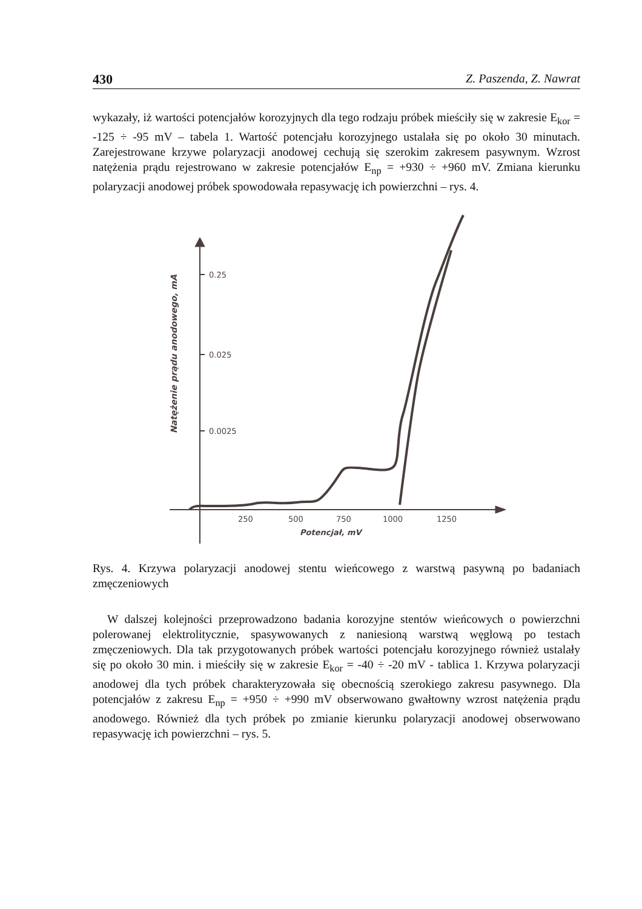430 Z. Paszenda, Z. Nawrat
wykazały, iż wartości potencjałów korozyjnych dla tego rodzaju próbek mieściły się w zakresie E<sub>kor</sub> = -125 ÷ -95 mV – tabela 1. Wartość potencjału korozyjnego ustalała się po około 30 minutach. Zarejestrowane krzywe polaryzacji anodowej cechują się szerokim zakresem pasywnym. Wzrost natężenia prądu rejestrowano w zakresie potencjałów E<sub>np</sub> = +930 ÷ +960 mV. Zmiana kierunku polaryzacji anodowej próbek spowodowała repasywację ich powierzchni – rys. 4.
0.25
0.025
0.0025
250
500
750
1000
1250
Potencjał, mV
Natężenie prądu anodowego, mA
Rys. 4. Krzywa polaryzacji anodowej stentu wieńcowego z warstwą pasywną po badaniach zmęczeniowych
W dalszej kolejności przeprowadzono badania korozyjne stentów wieńcowych o powierzchni polerowanej elektrolitycznie, spasywowanych z naniesioną warstwą węglową po testach zmęczeniowych. Dla tak przygotowanych próbek wartości potencjału korozyjnego również ustalały się po około 30 min. i mieściły się w zakresie E<sub>kor</sub> = -40 ÷ -20 mV - tablica 1. Krzywa polaryzacji anodowej dla tych próbek charakteryzowała się obecnością szerokiego zakresu pasywnego. Dla potencjałów z zakresu E<sub>np</sub> = +950 ÷ +990 mV obserwowano gwałtowny wzrost natężenia prądu anodowego. Również dla tych próbek po zmianie kierunku polaryzacji anodowej obserwowano repasywację ich powierzchni – rys. 5.